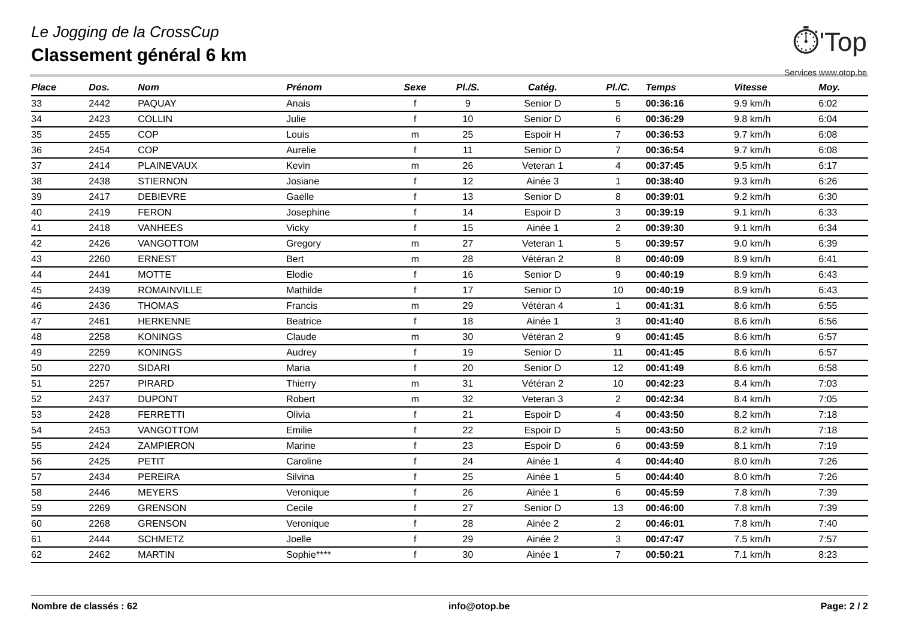Le Jogging de la CrossCup
Classement général 6 km
⏱'Top
Services www.otop.be
| Place | Dos. | Nom | Prénom | Sexe | Pl./S. | Catég. | Pl./C. | Temps | Vitesse | Moy. |
| --- | --- | --- | --- | --- | --- | --- | --- | --- | --- | --- |
| 33 | 2442 | PAQUAY | Anais | f | 9 | Senior D | 5 | 00:36:16 | 9.9 km/h | 6:02 |
| 34 | 2423 | COLLIN | Julie | f | 10 | Senior D | 6 | 00:36:29 | 9.8 km/h | 6:04 |
| 35 | 2455 | COP | Louis | m | 25 | Espoir H | 7 | 00:36:53 | 9.7 km/h | 6:08 |
| 36 | 2454 | COP | Aurelie | f | 11 | Senior D | 7 | 00:36:54 | 9.7 km/h | 6:08 |
| 37 | 2414 | PLAINEVAUX | Kevin | m | 26 | Veteran 1 | 4 | 00:37:45 | 9.5 km/h | 6:17 |
| 38 | 2438 | STIERNON | Josiane | f | 12 | Ainée 3 | 1 | 00:38:40 | 9.3 km/h | 6:26 |
| 39 | 2417 | DEBIEVRE | Gaelle | f | 13 | Senior D | 8 | 00:39:01 | 9.2 km/h | 6:30 |
| 40 | 2419 | FERON | Josephine | f | 14 | Espoir D | 3 | 00:39:19 | 9.1 km/h | 6:33 |
| 41 | 2418 | VANHEES | Vicky | f | 15 | Ainée 1 | 2 | 00:39:30 | 9.1 km/h | 6:34 |
| 42 | 2426 | VANGOTTOM | Gregory | m | 27 | Veteran 1 | 5 | 00:39:57 | 9.0 km/h | 6:39 |
| 43 | 2260 | ERNEST | Bert | m | 28 | Vétéran 2 | 8 | 00:40:09 | 8.9 km/h | 6:41 |
| 44 | 2441 | MOTTE | Elodie | f | 16 | Senior D | 9 | 00:40:19 | 8.9 km/h | 6:43 |
| 45 | 2439 | ROMAINVILLE | Mathilde | f | 17 | Senior D | 10 | 00:40:19 | 8.9 km/h | 6:43 |
| 46 | 2436 | THOMAS | Francis | m | 29 | Vétéran 4 | 1 | 00:41:31 | 8.6 km/h | 6:55 |
| 47 | 2461 | HERKENNE | Beatrice | f | 18 | Ainée 1 | 3 | 00:41:40 | 8.6 km/h | 6:56 |
| 48 | 2258 | KONINGS | Claude | m | 30 | Vétéran 2 | 9 | 00:41:45 | 8.6 km/h | 6:57 |
| 49 | 2259 | KONINGS | Audrey | f | 19 | Senior D | 11 | 00:41:45 | 8.6 km/h | 6:57 |
| 50 | 2270 | SIDARI | Maria | f | 20 | Senior D | 12 | 00:41:49 | 8.6 km/h | 6:58 |
| 51 | 2257 | PIRARD | Thierry | m | 31 | Vétéran 2 | 10 | 00:42:23 | 8.4 km/h | 7:03 |
| 52 | 2437 | DUPONT | Robert | m | 32 | Veteran 3 | 2 | 00:42:34 | 8.4 km/h | 7:05 |
| 53 | 2428 | FERRETTI | Olivia | f | 21 | Espoir D | 4 | 00:43:50 | 8.2 km/h | 7:18 |
| 54 | 2453 | VANGOTTOM | Emilie | f | 22 | Espoir D | 5 | 00:43:50 | 8.2 km/h | 7:18 |
| 55 | 2424 | ZAMPIERON | Marine | f | 23 | Espoir D | 6 | 00:43:59 | 8.1 km/h | 7:19 |
| 56 | 2425 | PETIT | Caroline | f | 24 | Ainée 1 | 4 | 00:44:40 | 8.0 km/h | 7:26 |
| 57 | 2434 | PEREIRA | Silvina | f | 25 | Ainée 1 | 5 | 00:44:40 | 8.0 km/h | 7:26 |
| 58 | 2446 | MEYERS | Veronique | f | 26 | Ainée 1 | 6 | 00:45:59 | 7.8 km/h | 7:39 |
| 59 | 2269 | GRENSON | Cecile | f | 27 | Senior D | 13 | 00:46:00 | 7.8 km/h | 7:39 |
| 60 | 2268 | GRENSON | Veronique | f | 28 | Ainée 2 | 2 | 00:46:01 | 7.8 km/h | 7:40 |
| 61 | 2444 | SCHMETZ | Joelle | f | 29 | Ainée 2 | 3 | 00:47:47 | 7.5 km/h | 7:57 |
| 62 | 2462 | MARTIN | Sophie**** | f | 30 | Ainée 1 | 7 | 00:50:21 | 7.1 km/h | 8:23 |
Nombre de classés : 62 info@otop.be Page: 2 / 2